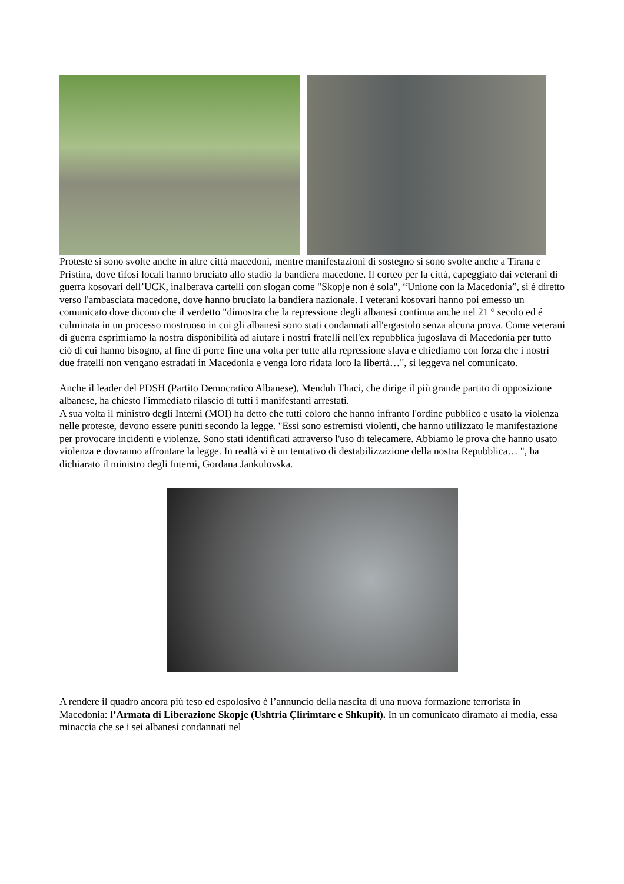Proteste si sono svolte anche in altre città macedoni, mentre manifestazioni di sostegno si sono svolte anche a Tirana e Pristina, dove tifosi locali hanno bruciato allo stadio la bandiera macedone. Il corteo per la città, capeggiato dai veterani di guerra kosovari dell’UCK, inalberava cartelli con slogan come "Skopje non é sola", “Unione con la Macedonia”, si é diretto verso l'ambasciata macedone, dove hanno bruciato la bandiera nazionale. I veterani kosovari hanno poi emesso un comunicato dove dicono che il verdetto "dimostra che la repressione degli albanesi continua anche nel 21 ° secolo ed é culminata in un processo mostruoso in cui gli albanesi sono stati condannati all'ergastolo senza alcuna prova. Come veterani di guerra esprimiamo la nostra disponibilità ad aiutare i nostri fratelli nell'ex repubblica jugoslava di Macedonia per tutto ciò di cui hanno bisogno, al fine di porre fine una volta per tutte alla repressione slava e chiediamo con forza che i nostri due fratelli non vengano estradati in Macedonia e venga loro ridata loro la libertà…", si leggeva nel comunicato.
Anche il leader del PDSH (Partito Democratico Albanese), Menduh Thaci, che dirige il più grande partito di opposizione albanese, ha chiesto l'immediato rilascio di tutti i manifestanti arrestati.
A sua volta il ministro degli Interni (MOI) ha detto che tutti coloro che hanno infranto l'ordine pubblico e usato la violenza nelle proteste, devono essere puniti secondo la legge. "Essi sono estremisti violenti, che hanno utilizzato le manifestazione per provocare incidenti e violenze. Sono stati identificati attraverso l'uso di telecamere. Abbiamo le prova che hanno usato violenza e dovranno affrontare la legge. In realtà vi è un tentativo di destabilizzazione della nostra Repubblica… ", ha dichiarato il ministro degli Interni, Gordana Jankulovska.
A rendere il quadro ancora più teso ed espolosivo è l’annuncio della nascita di una nuova formazione terrorista in Macedonia: l’Armata di Liberazione Skopje (Ushtria Çlirimtare e Shkupit). In un comunicato diramato ai media, essa minaccia che se i sei albanesi condannati nel